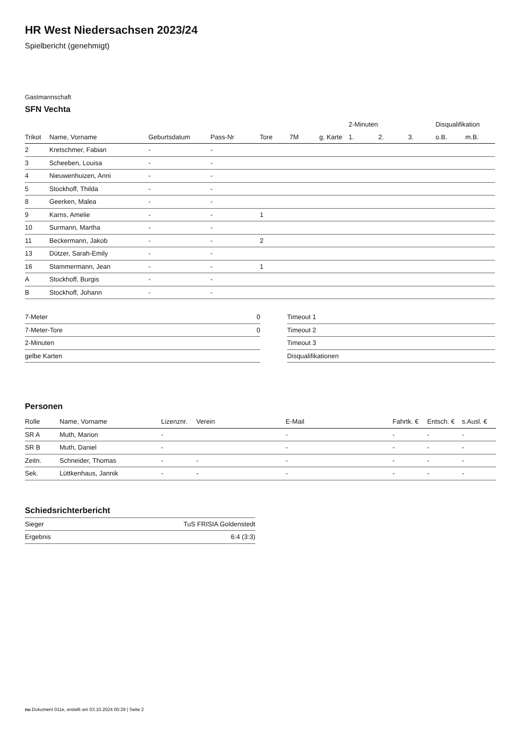HR West Niedersachsen 2023/24
Spielbericht (genehmigt)
Gastmannschaft
SFN Vechta
| | | | | | | | 2-Minuten | | | Disqualifikation | |
| --- | --- | --- | --- | --- | --- | --- | --- | --- | --- | --- | --- |
| Trikot | Name, Vorname | Geburtsdatum | Pass-Nr | Tore | 7M | g. Karte | 1. | 2. | 3. | o.B. | m.B. |
| 2 | Kretschmer, Fabian | - | - | | | | | | | | |
| 3 | Scheeben, Louisa | - | - | | | | | | | | |
| 4 | Nieuwenhuizen, Anni | - | - | | | | | | | | |
| 5 | Stockhoff, Thilda | - | - | | | | | | | | |
| 8 | Geerken, Malea | - | - | | | | | | | | |
| 9 | Karns, Amelie | - | - | 1 | | | | | | | |
| 10 | Surmann, Martha | - | - | | | | | | | | |
| 11 | Beckermann, Jakob | - | - | 2 | | | | | | | |
| 13 | Dützer, Sarah-Emily | - | - | | | | | | | | |
| 16 | Stammermann, Jean | - | - | 1 | | | | | | | |
| A | Stockhoff, Burgis | - | - | | | | | | | | |
| B | Stockhoff, Johann | - | - | | | | | | | | |
| 7-Meter | 0 |
| 7-Meter-Tore | 0 |
| 2-Minuten | |
| gelbe Karten | |
| Timeout 1 |
| Timeout 2 |
| Timeout 3 |
| Disqualifikationen |
Personen
| Rolle | Name, Vorname | Lizenznr. | Verein | E-Mail | Fahrtk. € | Entsch. € | s.Ausl. € |
| --- | --- | --- | --- | --- | --- | --- | --- |
| SR A | Muth, Marion | - | | - | - | - | - |
| SR B | Muth, Daniel | - | | - | - | - | - |
| Zeitn. | Schneider, Thomas | - | - | - | - | - | - |
| Sek. | Lüttkenhaus, Jannik | - | - | - | - | - | - |
Schiedsrichterbericht
| Sieger | TuS FRISIA Goldenstedt |
| Ergebnis | 6:4 (3:3) |
nu.Dokument 011e, erstellt am 03.10.2024 00:29 | Seite 2